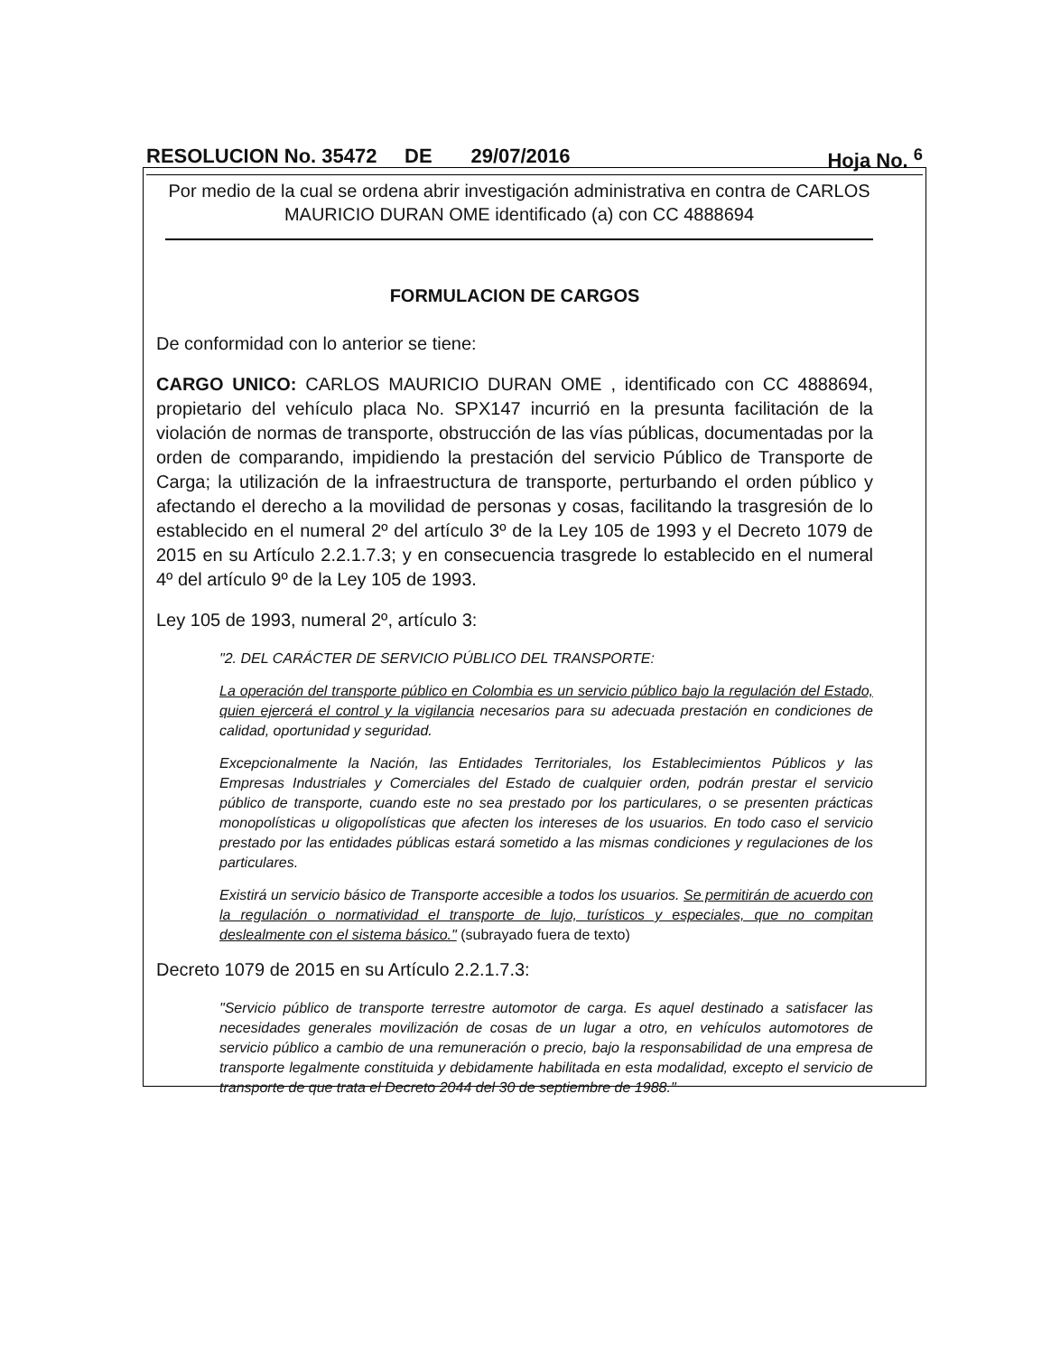RESOLUCION No. 35472 DE 29/07/2016 Hoja No. <sup>6</sup>
Por medio de la cual se ordena abrir investigación administrativa en contra de CARLOS MAURICIO DURAN OME identificado (a) con CC 4888694
FORMULACION DE CARGOS
De conformidad con lo anterior se tiene:
CARGO UNICO: CARLOS MAURICIO DURAN OME , identificado con CC 4888694, propietario del vehículo placa No. SPX147 incurrió en la presunta facilitación de la violación de normas de transporte, obstrucción de las vías públicas, documentadas por la orden de comparando, impidiendo la prestación del servicio Público de Transporte de Carga; la utilización de la infraestructura de transporte, perturbando el orden público y afectando el derecho a la movilidad de personas y cosas, facilitando la trasgresión de lo establecido en el numeral 2º del artículo 3º de la Ley 105 de 1993 y el Decreto 1079 de 2015 en su Artículo 2.2.1.7.3; y en consecuencia trasgrede lo establecido en el numeral 4º del artículo 9º de la Ley 105 de 1993.
Ley 105 de 1993, numeral 2º, artículo 3:
"2. DEL CARÁCTER DE SERVICIO PÚBLICO DEL TRANSPORTE:
La operación del transporte público en Colombia es un servicio público bajo la regulación del Estado, quien ejercerá el control y la vigilancia necesarios para su adecuada prestación en condiciones de calidad, oportunidad y seguridad.
Excepcionalmente la Nación, las Entidades Territoriales, los Establecimientos Públicos y las Empresas Industriales y Comerciales del Estado de cualquier orden, podrán prestar el servicio público de transporte, cuando este no sea prestado por los particulares, o se presenten prácticas monopolísticas u oligopolísticas que afecten los intereses de los usuarios. En todo caso el servicio prestado por las entidades públicas estará sometido a las mismas condiciones y regulaciones de los particulares.
Existirá un servicio básico de Transporte accesible a todos los usuarios. Se permitirán de acuerdo con la regulación o normatividad el transporte de lujo, turísticos y especiales, que no compitan deslealmente con el sistema básico." (subrayado fuera de texto)
Decreto 1079 de 2015 en su Artículo 2.2.1.7.3:
"Servicio público de transporte terrestre automotor de carga. Es aquel destinado a satisfacer las necesidades generales movilización de cosas de un lugar a otro, en vehículos automotores de servicio público a cambio de una remuneración o precio, bajo la responsabilidad de una empresa de transporte legalmente constituida y debidamente habilitada en esta modalidad, excepto el servicio de transporte de que trata el Decreto 2044 del 30 de septiembre de 1988."